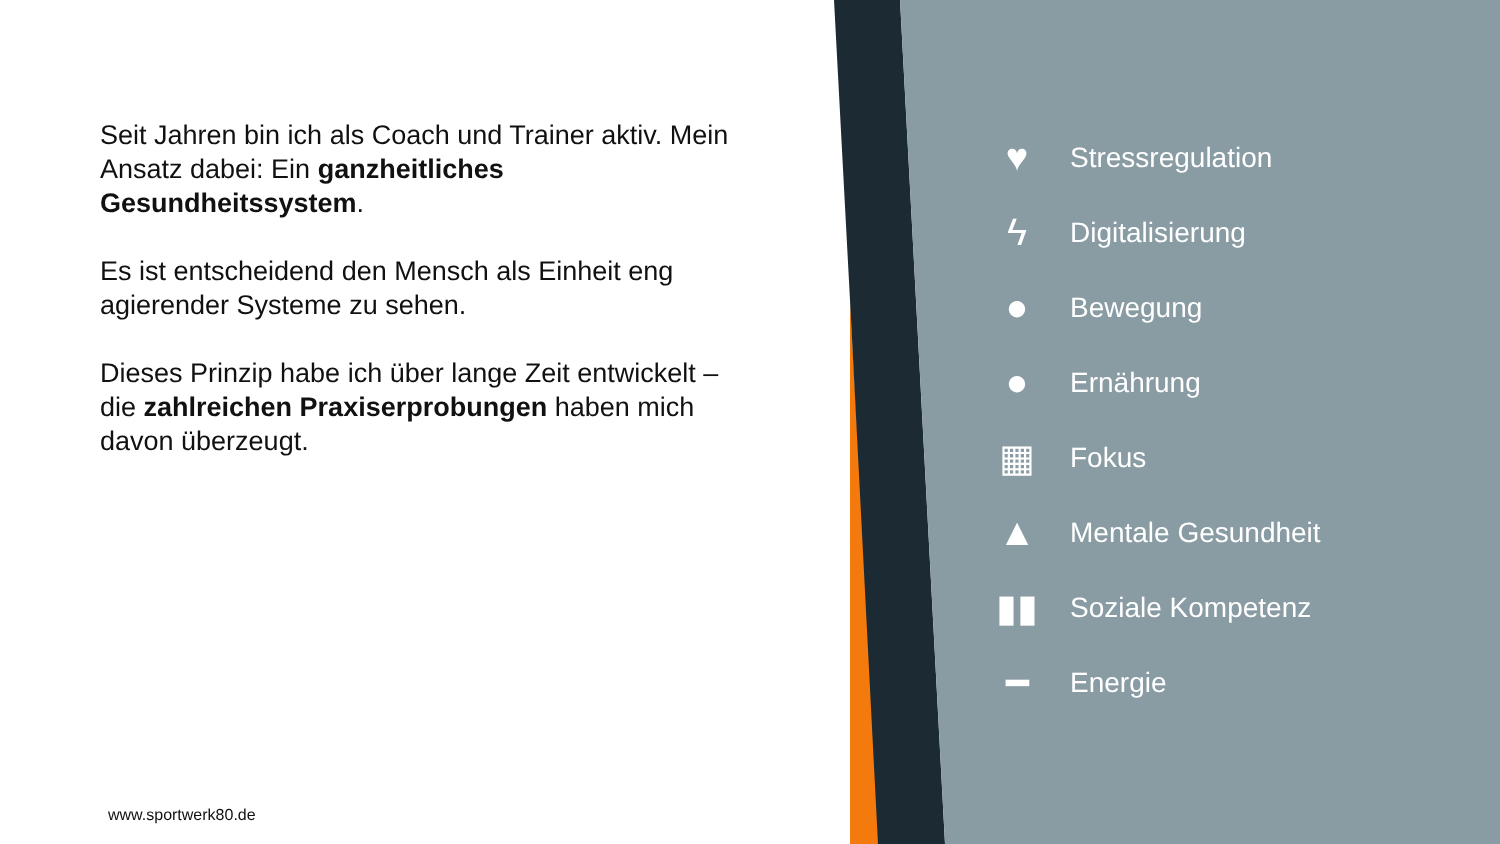Seit Jahren bin ich als Coach und Trainer aktiv. Mein Ansatz dabei: Ein ganzheitliches Gesundheitssystem.
Es ist entscheidend den Mensch als Einheit eng agierender Systeme zu sehen.
Dieses Prinzip habe ich über lange Zeit entwickelt – die zahlreichen Praxiserprobungen haben mich davon überzeugt.
www.sportwerk80.de
♥
Stressregulation
ϟ
Digitalisierung
●
Bewegung
●
Ernährung
▦
Fokus
▲
Mentale Gesundheit
▮▮
Soziale Kompetenz
━
Energie